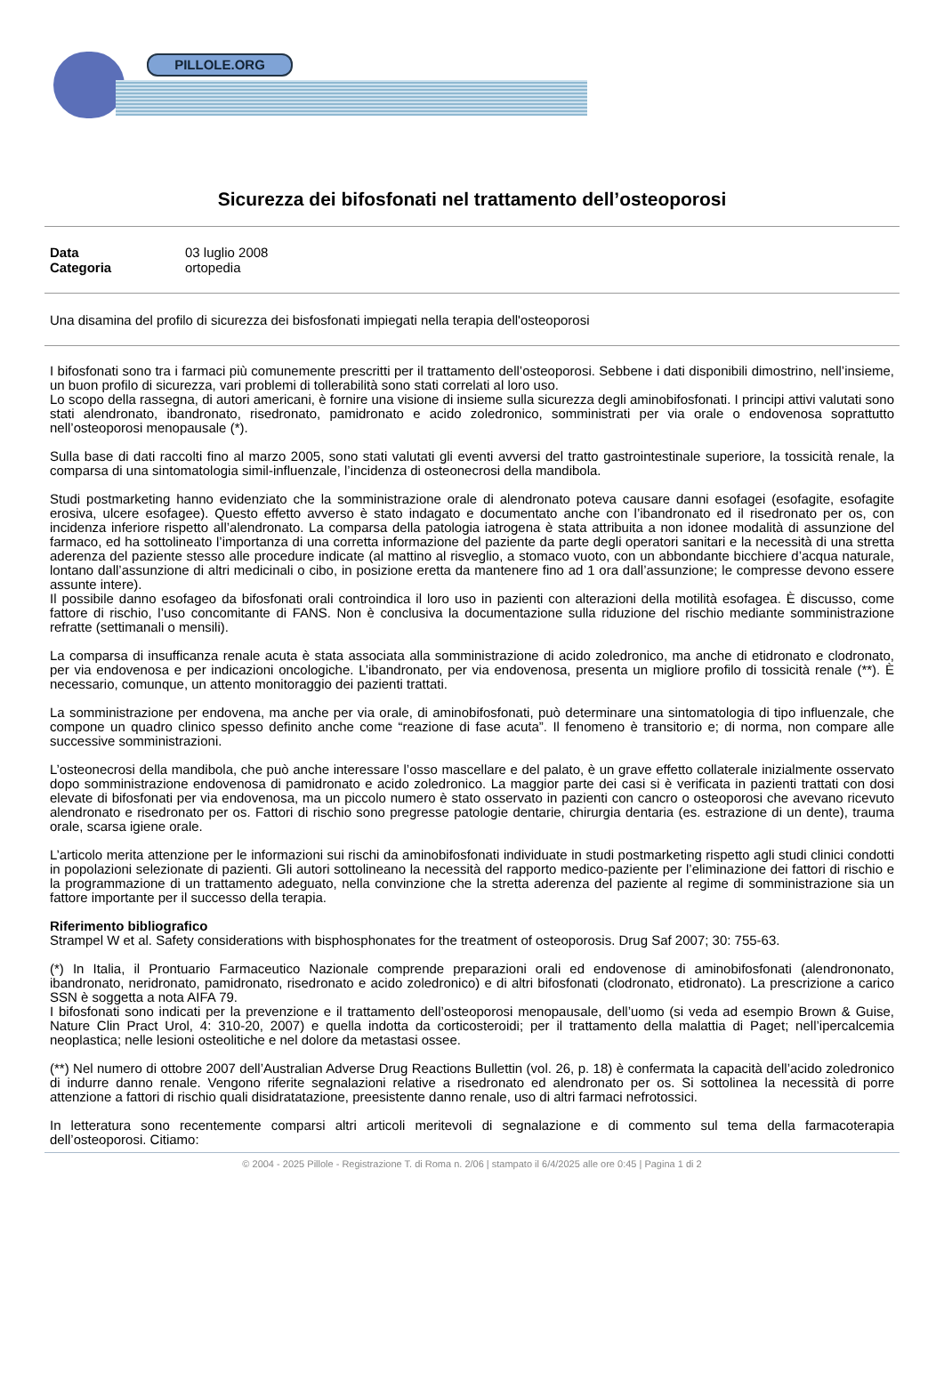PILLOLE.ORG
Sicurezza dei bifosfonati nel trattamento dell’osteoporosi
| Data | 03 luglio 2008 |
| Categoria | ortopedia |
Una disamina del profilo di sicurezza dei bisfosfonati impiegati nella terapia dell'osteoporosi
I bifosfonati sono tra i farmaci più comunemente prescritti per il trattamento dell’osteoporosi. Sebbene i dati disponibili dimostrino, nell’insieme, un buon profilo di sicurezza, vari problemi di tollerabilità sono stati correlati al loro uso.
Lo scopo della rassegna, di autori americani, è fornire una visione di insieme sulla sicurezza degli aminobifosfonati. I principi attivi valutati sono stati alendronato, ibandronato, risedronato, pamidronato e acido zoledronico, somministrati per via orale o endovenosa soprattutto nell’osteoporosi menopausale (*).
Sulla base di dati raccolti fino al marzo 2005, sono stati valutati gli eventi avversi del tratto gastrointestinale superiore, la tossicità renale, la comparsa di una sintomatologia simil-influenzale, l’incidenza di osteonecrosi della mandibola.
Studi postmarketing hanno evidenziato che la somministrazione orale di alendronato poteva causare danni esofagei (esofagite, esofagite erosiva, ulcere esofagee). Questo effetto avverso è stato indagato e documentato anche con l’ibandronato ed il risedronato per os, con incidenza inferiore rispetto all’alendronato. La comparsa della patologia iatrogena è stata attribuita a non idonee modalità di assunzione del farmaco, ed ha sottolineato l’importanza di una corretta informazione del paziente da parte degli operatori sanitari e la necessità di una stretta aderenza del paziente stesso alle procedure indicate (al mattino al risveglio, a stomaco vuoto, con un abbondante bicchiere d’acqua naturale, lontano dall’assunzione di altri medicinali o cibo, in posizione eretta da mantenere fino ad 1 ora dall’assunzione; le compresse devono essere assunte intere).
Il possibile danno esofageo da bifosfonati orali controindica il loro uso in pazienti con alterazioni della motilità esofagea. È discusso, come fattore di rischio, l’uso concomitante di FANS. Non è conclusiva la documentazione sulla riduzione del rischio mediante somministrazione refratte (settimanali o mensili).
La comparsa di insufficanza renale acuta è stata associata alla somministrazione di acido zoledronico, ma anche di etidronato e clodronato, per via endovenosa e per indicazioni oncologiche. L’ibandronato, per via endovenosa, presenta un migliore profilo di tossicità renale (**). È necessario, comunque, un attento monitoraggio dei pazienti trattati.
La somministrazione per endovena, ma anche per via orale, di aminobifosfonati, può determinare una sintomatologia di tipo influenzale, che compone un quadro clinico spesso definito anche come “reazione di fase acuta”. Il fenomeno è transitorio e; di norma, non compare alle successive somministrazioni.
L’osteonecrosi della mandibola, che può anche interessare l’osso mascellare e del palato, è un grave effetto collaterale inizialmente osservato dopo somministrazione endovenosa di pamidronato e acido zoledronico. La maggior parte dei casi si è verificata in pazienti trattati con dosi elevate di bifosfonati per via endovenosa, ma un piccolo numero è stato osservato in pazienti con cancro o osteoporosi che avevano ricevuto alendronato e risedronato per os. Fattori di rischio sono pregresse patologie dentarie, chirurgia dentaria (es. estrazione di un dente), trauma orale, scarsa igiene orale.
L’articolo merita attenzione per le informazioni sui rischi da aminobifosfonati individuate in studi postmarketing rispetto agli studi clinici condotti in popolazioni selezionate di pazienti. Gli autori sottolineano la necessità del rapporto medico-paziente per l’eliminazione dei fattori di rischio e la programmazione di un trattamento adeguato, nella convinzione che la stretta aderenza del paziente al regime di somministrazione sia un fattore importante per il successo della terapia.
Riferimento bibliografico
Strampel W et al. Safety considerations with bisphosphonates for the treatment of osteoporosis. Drug Saf 2007; 30: 755-63.
(*) In Italia, il Prontuario Farmaceutico Nazionale comprende preparazioni orali ed endovenose di aminobifosfonati (alendrononato, ibandronato, neridronato, pamidronato, risedronato e acido zoledronico) e di altri bifosfonati (clodronato, etidronato). La prescrizione a carico SSN è soggetta a nota AIFA 79.
I bifosfonati sono indicati per la prevenzione e il trattamento dell’osteoporosi menopausale, dell’uomo (si veda ad esempio Brown & Guise, Nature Clin Pract Urol, 4: 310-20, 2007) e quella indotta da corticosteroidi; per il trattamento della malattia di Paget; nell’ipercalcemia neoplastica; nelle lesioni osteolitiche e nel dolore da metastasi ossee.
(**) Nel numero di ottobre 2007 dell’Australian Adverse Drug Reactions Bullettin (vol. 26, p. 18) è confermata la capacità dell’acido zoledronico di indurre danno renale. Vengono riferite segnalazioni relative a risedronato ed alendronato per os. Si sottolinea la necessità di porre attenzione a fattori di rischio quali disidratatazione, preesistente danno renale, uso di altri farmaci nefrotossici.
In letteratura sono recentemente comparsi altri articoli meritevoli di segnalazione e di commento sul tema della farmacoterapia dell’osteoporosi. Citiamo:
© 2004 - 2025 Pillole - Registrazione T. di Roma n. 2/06 | stampato il 6/4/2025 alle ore 0:45 | Pagina 1 di 2